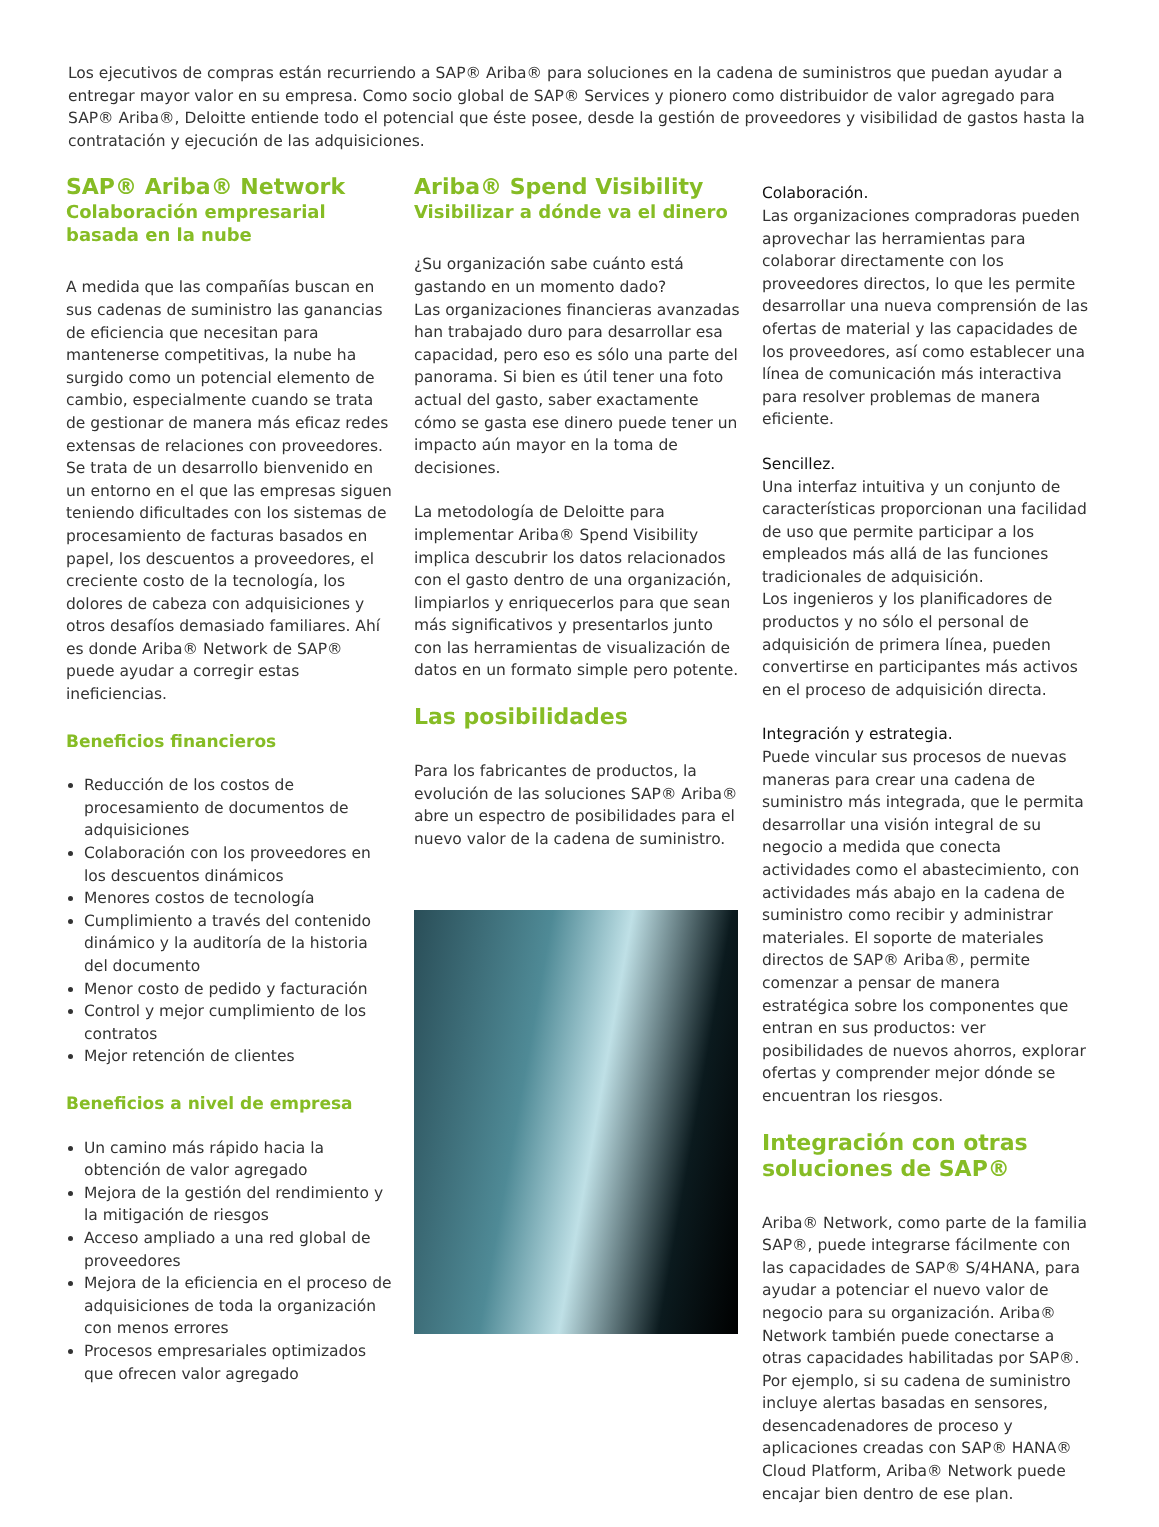Los ejecutivos de compras están recurriendo a SAP® Ariba® para soluciones en la cadena de suministros que puedan ayudar a entregar mayor valor en su empresa. Como socio global de SAP® Services y pionero como distribuidor de valor agregado para SAP® Ariba®, Deloitte entiende todo el potencial que éste posee, desde la gestión de proveedores y visibilidad de gastos hasta la contratación y ejecución de las adquisiciones.
SAP® Ariba® Network
Colaboración empresarial basada en la nube
A medida que las compañías buscan en sus cadenas de suministro las ganancias de eficiencia que necesitan para mantenerse competitivas, la nube ha surgido como un potencial elemento de cambio, especialmente cuando se trata de gestionar de manera más eficaz redes extensas de relaciones con proveedores. Se trata de un desarrollo bienvenido en un entorno en el que las empresas siguen teniendo dificultades con los sistemas de procesamiento de facturas basados en papel, los descuentos a proveedores, el creciente costo de la tecnología, los dolores de cabeza con adquisiciones y otros desafíos demasiado familiares. Ahí es donde Ariba® Network de SAP® puede ayudar a corregir estas ineficiencias.
Beneficios financieros
Reducción de los costos de procesamiento de documentos de adquisiciones
Colaboración con los proveedores en los descuentos dinámicos
Menores costos de tecnología
Cumplimiento a través del contenido dinámico y la auditoría de la historia del documento
Menor costo de pedido y facturación
Control y mejor cumplimiento de los contratos
Mejor retención de clientes
Beneficios a nivel de empresa
Un camino más rápido hacia la obtención de valor agregado
Mejora de la gestión del rendimiento y la mitigación de riesgos
Acceso ampliado a una red global de proveedores
Mejora de la eficiencia en el proceso de adquisiciones de toda la organización con menos errores
Procesos empresariales optimizados que ofrecen valor agregado
Ariba® Spend Visibility
Visibilizar a dónde va el dinero
¿Su organización sabe cuánto está gastando en un momento dado?
Las organizaciones financieras avanzadas han trabajado duro para desarrollar esa capacidad, pero eso es sólo una parte del panorama. Si bien es útil tener una foto actual del gasto, saber exactamente cómo se gasta ese dinero puede tener un impacto aún mayor en la toma de decisiones.
La metodología de Deloitte para implementar Ariba® Spend Visibility implica descubrir los datos relacionados con el gasto dentro de una organización, limpiarlos y enriquecerlos para que sean más significativos y presentarlos junto con las herramientas de visualización de datos en un formato simple pero potente.
Las posibilidades
Para los fabricantes de productos, la evolución de las soluciones SAP® Ariba® abre un espectro de posibilidades para el nuevo valor de la cadena de suministro.
Colaboración.
Las organizaciones compradoras pueden aprovechar las herramientas para colaborar directamente con los proveedores directos, lo que les permite desarrollar una nueva comprensión de las ofertas de material y las capacidades de los proveedores, así como establecer una línea de comunicación más interactiva para resolver problemas de manera eficiente.
Sencillez.
Una interfaz intuitiva y un conjunto de características proporcionan una facilidad de uso que permite participar a los empleados más allá de las funciones tradicionales de adquisición.
Los ingenieros y los planificadores de productos y no sólo el personal de adquisición de primera línea, pueden convertirse en participantes más activos en el proceso de adquisición directa.
Integración y estrategia.
Puede vincular sus procesos de nuevas maneras para crear una cadena de suministro más integrada, que le permita desarrollar una visión integral de su negocio a medida que conecta actividades como el abastecimiento, con actividades más abajo en la cadena de suministro como recibir y administrar materiales. El soporte de materiales directos de SAP® Ariba®, permite comenzar a pensar de manera estratégica sobre los componentes que entran en sus productos: ver posibilidades de nuevos ahorros, explorar ofertas y comprender mejor dónde se encuentran los riesgos.
Integración con otras soluciones de SAP®
Ariba® Network, como parte de la familia SAP®, puede integrarse fácilmente con las capacidades de SAP® S/4HANA, para ayudar a potenciar el nuevo valor de negocio para su organización. Ariba® Network también puede conectarse a otras capacidades habilitadas por SAP®. Por ejemplo, si su cadena de suministro incluye alertas basadas en sensores, desencadenadores de proceso y aplicaciones creadas con SAP® HANA® Cloud Platform, Ariba® Network puede encajar bien dentro de ese plan.